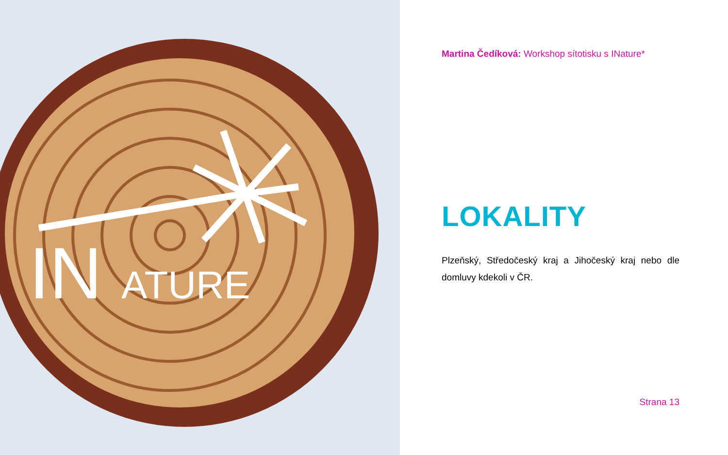IN
ATURE
Martina Čedíková: Workshop sítotisku s INature*
LOKALITY
Plzeňský, Středočeský kraj a Jihočeský kraj nebo dle domluvy kdekoli v ČR.
Strana 13